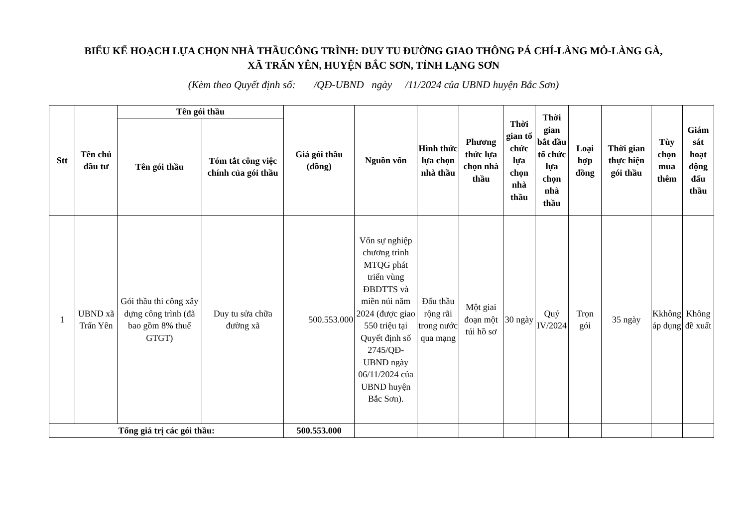BIỂU KẾ HOẠCH LỰA CHỌN NHÀ THẦUCÔNG TRÌNH: DUY TU ĐƯỜNG GIAO THÔNG PÁ CHÍ-LÀNG MỎ-LÀNG GÀ,
XÃ TRẤN YÊN, HUYỆN BẮC SƠN, TỈNH LẠNG SƠN
(Kèm theo Quyết định số: /QĐ-UBND ngày /11/2024 của UBND huyện Bắc Sơn)
| Stt | Tên chủ đầu tư | Tên gói thầu | | Giá gói thầu (đồng) | Nguồn vốn | Hình thức lựa chọn nhà thầu | Phương thức lựa chọn nhà thầu | Thời gian tổ chức lựa chọn nhà thầu | Thời gian bắt đầu tổ chức lựa chọn nhà thầu | Loại hợp đồng | Thời gian thực hiện gói thầu | Tùy chọn mua thêm | Giám sát hoạt động đấu thầu |
| --- | --- | --- | --- | --- | --- | --- | --- | --- | --- | --- | --- | --- | --- |
| | | Tên gói thầu | Tóm tắt công việc chính của gói thầu | | | | | | | | | | |
| 1 | UBND xã Trấn Yên | Gói thầu thi công xây dựng công trình (đã bao gồm 8% thuế GTGT) | Duy tu sửa chữa đường xã | 500.553.000 | Vốn sự nghiệp chương trình MTQG phát triển vùng ĐBDTTS và miền núi năm 2024 (được giao 550 triệu tại Quyết định số 2745/QĐ-UBND ngày 06/11/2024 của UBND huyện Bắc Sơn). | Đấu thầu rộng rãi trong nước qua mạng | Một giai đoạn một túi hồ sơ | 30 ngày | Quý IV/2024 | Trọn gói | 35 ngày | Kkhông áp dụng | Không đề xuất |
| Tổng giá trị các gói thầu: | | | | 500.553.000 | | | | | | | | | |